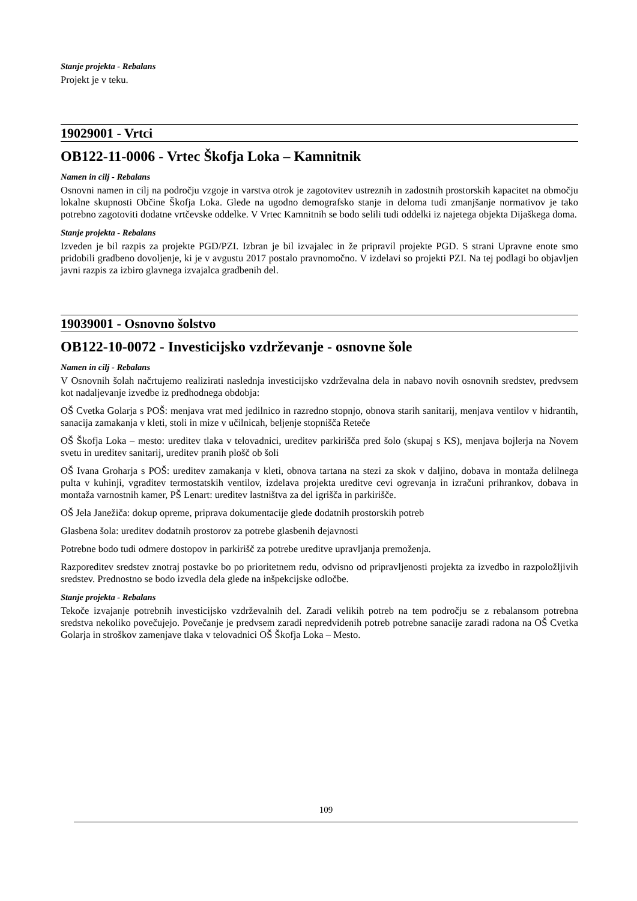Stanje projekta - Rebalans
Projekt je v teku.
19029001 - Vrtci
OB122-11-0006 - Vrtec Škofja Loka – Kamnitnik
Namen in cilj - Rebalans
Osnovni namen in cilj na področju vzgoje in varstva otrok je zagotovitev ustreznih in zadostnih prostorskih kapacitet na območju lokalne skupnosti Občine Škofja Loka. Glede na ugodno demografsko stanje in deloma tudi zmanjšanje normativov je tako potrebno zagotoviti dodatne vrtčevske oddelke. V Vrtec Kamnitnih se bodo selili tudi oddelki iz najetega objekta Dijaškega doma.
Stanje projekta - Rebalans
Izveden je bil razpis za projekte PGD/PZI. Izbran je bil izvajalec in že pripravil projekte PGD. S strani Upravne enote smo pridobili gradbeno dovoljenje, ki je v avgustu 2017 postalo pravnomočno. V izdelavi so projekti PZI. Na tej podlagi bo objavljen javni razpis za izbiro glavnega izvajalca gradbenih del.
19039001 - Osnovno šolstvo
OB122-10-0072 - Investicijsko vzdrževanje - osnovne šole
Namen in cilj - Rebalans
V Osnovnih šolah načrtujemo realizirati naslednja investicijsko vzdrževalna dela in nabavo novih osnovnih sredstev, predvsem kot nadaljevanje izvedbe iz predhodnega obdobja:
OŠ Cvetka Golarja s POŠ: menjava vrat med jedilnico in razredno stopnjo, obnova starih sanitarij, menjava ventilov v hidrantih, sanacija zamakanja v kleti, stoli in mize v učilnicah, beljenje stopnišča Reteče
OŠ Škofja Loka – mesto: ureditev tlaka v telovadnici, ureditev parkirišča pred šolo (skupaj s KS), menjava bojlerja na Novem svetu in ureditev sanitarij, ureditev pranih plošč ob šoli
OŠ Ivana Groharja s POŠ: ureditev zamakanja v kleti, obnova tartana na stezi za skok v daljino, dobava in montaža delilnega pulta v kuhinji, vgraditev termostatskih ventilov, izdelava projekta ureditve cevi ogrevanja in izračuni prihrankov, dobava in montaža varnostnih kamer, PŠ Lenart: ureditev lastništva za del igrišča in parkirišče.
OŠ Jela Janežiča: dokup opreme, priprava dokumentacije glede dodatnih prostorskih potreb
Glasbena šola: ureditev dodatnih prostorov za potrebe glasbenih dejavnosti
Potrebne bodo tudi odmere dostopov in parkirišč za potrebe ureditve upravljanja premoženja.
Razporeditev sredstev znotraj postavke bo po prioritetnem redu, odvisno od pripravljenosti projekta za izvedbo in razpoložljivih sredstev. Prednostno se bodo izvedla dela glede na inšpekcijske odločbe.
Stanje projekta - Rebalans
Tekoče izvajanje potrebnih investicijsko vzdrževalnih del. Zaradi velikih potreb na tem področju se z rebalansom potrebna sredstva nekoliko povečujejo. Povečanje je predvsem zaradi nepredvidenih potreb potrebne sanacije zaradi radona na OŠ Cvetka Golarja in stroškov zamenjave tlaka v telovadnici OŠ Škofja Loka – Mesto.
109